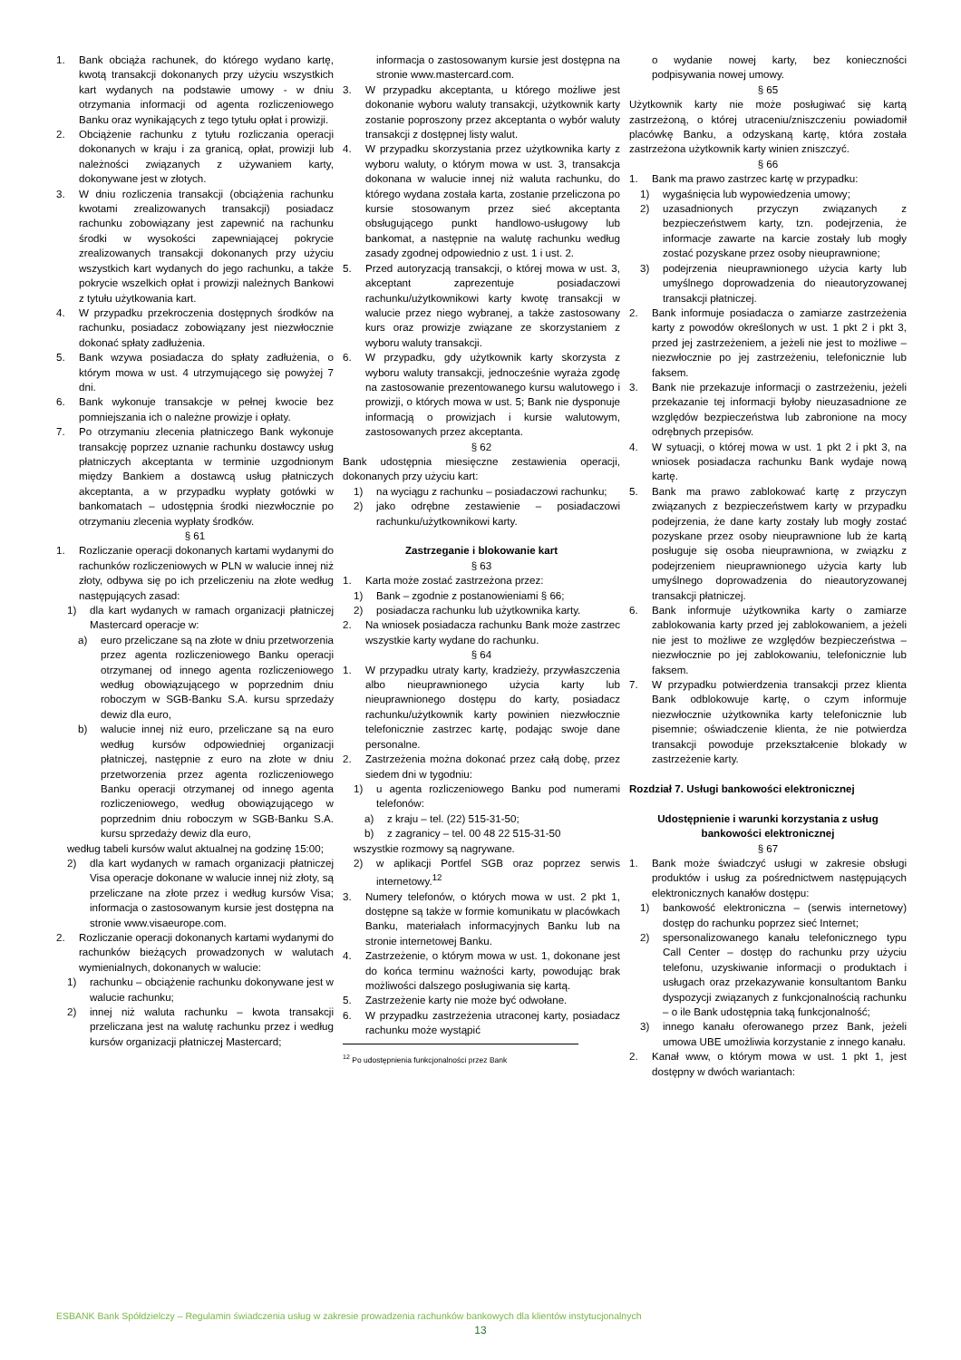1. Bank obciąża rachunek, do którego wydano kartę, kwotą transakcji dokonanych przy użyciu wszystkich kart wydanych na podstawie umowy - w dniu otrzymania informacji od agenta rozliczeniowego Banku oraz wynikających z tego tytułu opłat i prowizji.
2. Obciążenie rachunku z tytułu rozliczania operacji dokonanych w kraju i za granicą, opłat, prowizji lub należności związanych z używaniem karty, dokonywane jest w złotych.
3. W dniu rozliczenia transakcji (obciążenia rachunku kwotami zrealizowanych transakcji) posiadacz rachunku zobowiązany jest zapewnić na rachunku środki w wysokości zapewniającej pokrycie zrealizowanych transakcji dokonanych przy użyciu wszystkich kart wydanych do jego rachunku, a także pokrycie wszelkich opłat i prowizji należnych Bankowi z tytułu użytkowania kart.
4. W przypadku przekroczenia dostępnych środków na rachunku, posiadacz zobowiązany jest niezwłocznie dokonać spłaty zadłużenia.
5. Bank wzywa posiadacza do spłaty zadłużenia, o którym mowa w ust. 4 utrzymującego się powyżej 7 dni.
6. Bank wykonuje transakcje w pełnej kwocie bez pomniejszania ich o należne prowizje i opłaty.
7. Po otrzymaniu zlecenia płatniczego Bank wykonuje transakcję poprzez uznanie rachunku dostawcy usług płatniczych akceptanta w terminie uzgodnionym między Bankiem a dostawcą usług płatniczych akceptanta, a w przypadku wypłaty gotówki w bankomatach – udostępnia środki niezwłocznie po otrzymaniu zlecenia wypłaty środków.
§ 61
1. Rozliczanie operacji dokonanych kartami wydanymi do rachunków rozliczeniowych w PLN w walucie innej niż złoty, odbywa się po ich przeliczeniu na złote według następujących zasad:
1) dla kart wydanych w ramach organizacji płatniczej Mastercard operacje w:
a) euro przeliczane są na złote w dniu przetworzenia przez agenta rozliczeniowego Banku operacji otrzymanej od innego agenta rozliczeniowego według obowiązującego w poprzednim dniu roboczym w SGB-Banku S.A. kursu sprzedaży dewiz dla euro,
b) walucie innej niż euro, przeliczane są na euro według kursów odpowiedniej organizacji płatniczej, następnie z euro na złote w dniu przetworzenia przez agenta rozliczeniowego Banku operacji otrzymanej od innego agenta rozliczeniowego, według obowiązującego w poprzednim dniu roboczym w SGB-Banku S.A. kursu sprzedaży dewiz dla euro,
według tabeli kursów walut aktualnej na godzinę 15:00;
2) dla kart wydanych w ramach organizacji płatniczej Visa operacje dokonane w walucie innej niż złoty, są przeliczane na złote przez i według kursów Visa; informacja o zastosowanym kursie jest dostępna na stronie www.visaeurope.com.
2. Rozliczanie operacji dokonanych kartami wydanymi do rachunków bieżących prowadzonych w walutach wymienialnych, dokonanych w walucie:
1) rachunku – obciążenie rachunku dokonywane jest w walucie rachunku;
2) innej niż waluta rachunku – kwota transakcji przeliczana jest na walutę rachunku przez i według kursów organizacji płatniczej Mastercard;
informacja o zastosowanym kursie jest dostępna na stronie www.mastercard.com.
3. W przypadku akceptanta, u którego możliwe jest dokonanie wyboru waluty transakcji, użytkownik karty zostanie poproszony przez akceptanta o wybór waluty transakcji z dostępnej listy walut.
4. W przypadku skorzystania przez użytkownika karty z wyboru waluty, o którym mowa w ust. 3, transakcja dokonana w walucie innej niż waluta rachunku, do którego wydana została karta, zostanie przeliczona po kursie stosowanym przez sieć akceptanta obsługującego punkt handlowo-usługowy lub bankomat, a następnie na walutę rachunku według zasady zgodnej odpowiednio z ust. 1 i ust. 2.
5. Przed autoryzacją transakcji, o której mowa w ust. 3, akceptant zaprezentuje posiadaczowi rachunku/użytkownikowi karty kwotę transakcji w walucie przez niego wybranej, a także zastosowany kurs oraz prowizje związane ze skorzystaniem z wyboru waluty transakcji.
6. W przypadku, gdy użytkownik karty skorzysta z wyboru waluty transakcji, jednocześnie wyraża zgodę na zastosowanie prezentowanego kursu walutowego i prowizji, o których mowa w ust. 5; Bank nie dysponuje informacją o prowizjach i kursie walutowym, zastosowanych przez akceptanta.
§ 62
Bank udostępnia miesięczne zestawienia operacji, dokonanych przy użyciu kart:
1) na wyciągu z rachunku – posiadaczowi rachunku;
2) jako odrębne zestawienie – posiadaczowi rachunku/użytkownikowi karty.
Zastrzeganie i blokowanie kart
§ 63
1. Karta może zostać zastrzeżona przez:
1) Bank – zgodnie z postanowieniami § 66;
2) posiadacza rachunku lub użytkownika karty.
2. Na wniosek posiadacza rachunku Bank może zastrzec wszystkie karty wydane do rachunku.
§ 64
1. W przypadku utraty karty, kradzieży, przywłaszczenia albo nieuprawnionego użycia karty lub nieuprawnionego dostępu do karty, posiadacz rachunku/użytkownik karty powinien niezwłocznie telefonicznie zastrzec kartę, podając swoje dane personalne.
2. Zastrzeżenia można dokonać przez całą dobę, przez siedem dni w tygodniu:
1) u agenta rozliczeniowego Banku pod numerami telefonów:
a) z kraju – tel. (22) 515-31-50;
b) z zagranicy – tel. 00 48 22 515-31-50
wszystkie rozmowy są nagrywane.
2) w aplikacji Portfel SGB oraz poprzez serwis internetowy.<sup>12</sup>
3. Numery telefonów, o których mowa w ust. 2 pkt 1, dostępne są także w formie komunikatu w placówkach Banku, materiałach informacyjnych Banku lub na stronie internetowej Banku.
4. Zastrzeżenie, o którym mowa w ust. 1, dokonane jest do końca terminu ważności karty, powodując brak możliwości dalszego posługiwania się kartą.
5. Zastrzeżenie karty nie może być odwołane.
6. W przypadku zastrzeżenia utraconej karty, posiadacz rachunku może wystąpić
<sup>12</sup> Po udostępnienia funkcjonalności przez Bank
o wydanie nowej karty, bez konieczności podpisywania nowej umowy.
§ 65
Użytkownik karty nie może posługiwać się kartą zastrzeżoną, o której utraceniu/zniszczeniu powiadomił placówkę Banku, a odzyskaną kartę, która została zastrzeżona użytkownik karty winien zniszczyć.
§ 66
1. Bank ma prawo zastrzec kartę w przypadku:
1) wygaśnięcia lub wypowiedzenia umowy;
2) uzasadnionych przyczyn związanych z bezpieczeństwem karty, tzn. podejrzenia, że informacje zawarte na karcie zostały lub mogły zostać pozyskane przez osoby nieuprawnione;
3) podejrzenia nieuprawnionego użycia karty lub umyślnego doprowadzenia do nieautoryzowanej transakcji płatniczej.
2. Bank informuje posiadacza o zamiarze zastrzeżenia karty z powodów określonych w ust. 1 pkt 2 i pkt 3, przed jej zastrzeżeniem, a jeżeli nie jest to możliwe – niezwłocznie po jej zastrzeżeniu, telefonicznie lub faksem.
3. Bank nie przekazuje informacji o zastrzeżeniu, jeżeli przekazanie tej informacji byłoby nieuzasadnione ze względów bezpieczeństwa lub zabronione na mocy odrębnych przepisów.
4. W sytuacji, o której mowa w ust. 1 pkt 2 i pkt 3, na wniosek posiadacza rachunku Bank wydaje nową kartę.
5. Bank ma prawo zablokować kartę z przyczyn związanych z bezpieczeństwem karty w przypadku podejrzenia, że dane karty zostały lub mogły zostać pozyskane przez osoby nieuprawnione lub że kartą posługuje się osoba nieuprawniona, w związku z podejrzeniem nieuprawnionego użycia karty lub umyślnego doprowadzenia do nieautoryzowanej transakcji płatniczej.
6. Bank informuje użytkownika karty o zamiarze zablokowania karty przed jej zablokowaniem, a jeżeli nie jest to możliwe ze względów bezpieczeństwa – niezwłocznie po jej zablokowaniu, telefonicznie lub faksem.
7. W przypadku potwierdzenia transakcji przez klienta Bank odblokowuje kartę, o czym informuje niezwłocznie użytkownika karty telefonicznie lub pisemnie; oświadczenie klienta, że nie potwierdza transakcji powoduje przekształcenie blokady w zastrzeżenie karty.
Rozdział 7. Usługi bankowości elektronicznej
Udostępnienie i warunki korzystania z usług bankowości elektronicznej
§ 67
1. Bank może świadczyć usługi w zakresie obsługi produktów i usług za pośrednictwem następujących elektronicznych kanałów dostępu:
1) bankowość elektroniczna – (serwis internetowy) dostęp do rachunku poprzez sieć Internet;
2) spersonalizowanego kanału telefonicznego typu Call Center – dostęp do rachunku przy użyciu telefonu, uzyskiwanie informacji o produktach i usługach oraz przekazywanie konsultantom Banku dyspozycji związanych z funkcjonalnością rachunku – o ile Bank udostępnia taką funkcjonalność;
3) innego kanału oferowanego przez Bank, jeżeli umowa UBE umożliwia korzystanie z innego kanału.
2. Kanał www, o którym mowa w ust. 1 pkt 1, jest dostępny w dwóch wariantach:
ESBANK Bank Spółdzielczy – Regulamin świadczenia usług w zakresie prowadzenia rachunków bankowych dla klientów instytucjonalnych
13